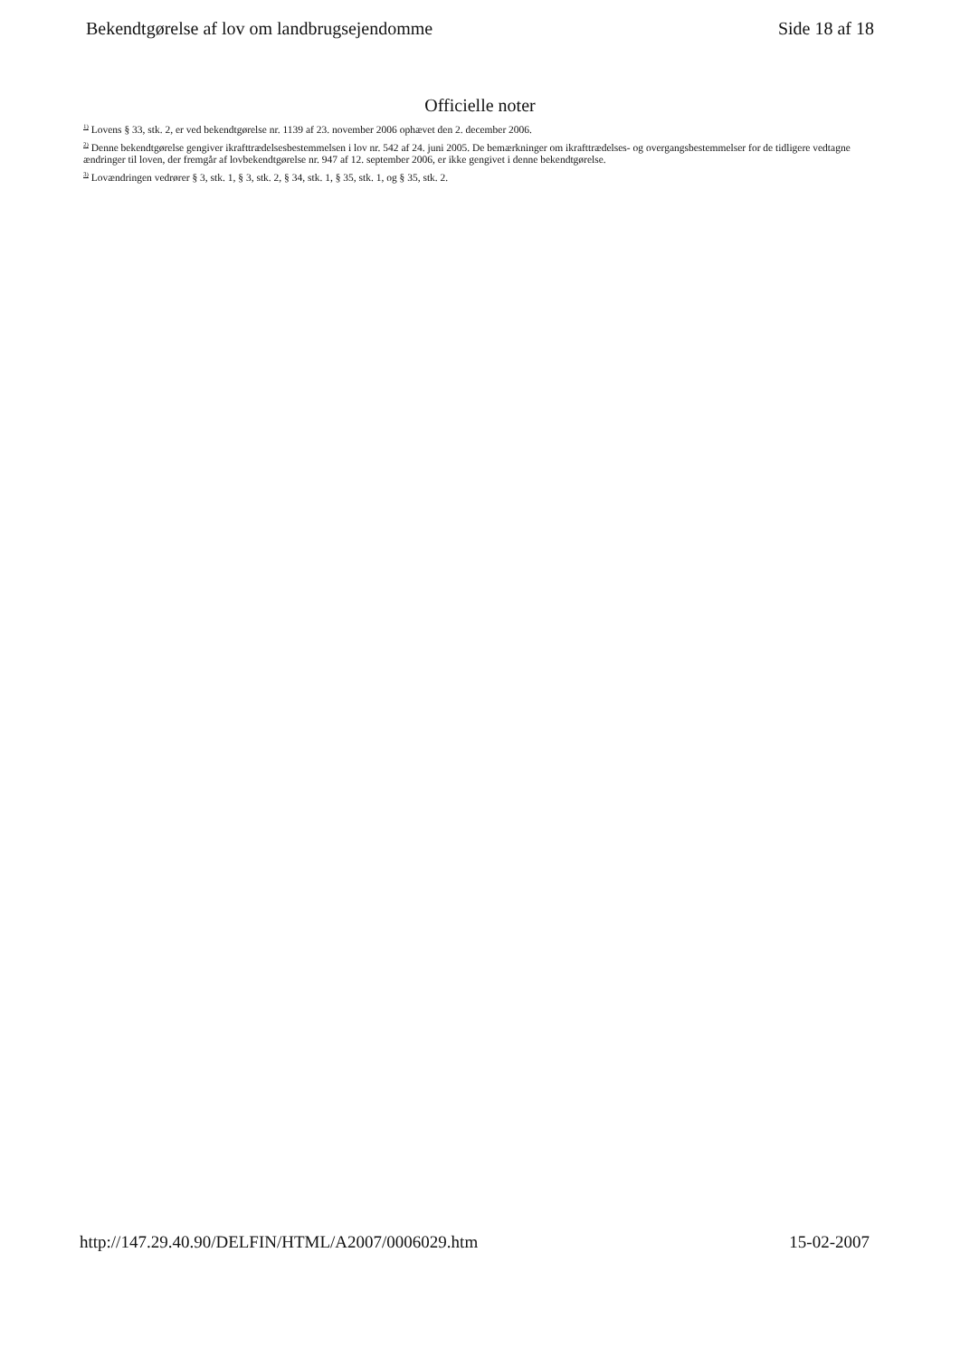Bekendtgørelse af lov om landbrugsejendomme Side 18 af 18
Officielle noter
<sup>1)</sup> Lovens § 33, stk. 2, er ved bekendtgørelse nr. 1139 af 23. november 2006 ophævet den 2. december 2006.
<sup>2)</sup> Denne bekendtgørelse gengiver ikrafttrædelsesbestemmelsen i lov nr. 542 af 24. juni 2005. De bemærkninger om ikrafttrædelses- og overgangsbestemmelser for de tidligere vedtagne ændringer til loven, der fremgår af lovbekendtgørelse nr. 947 af 12. september 2006, er ikke gengivet i denne bekendtgørelse.
<sup>3)</sup> Lovændringen vedrører § 3, stk. 1, § 3, stk. 2, § 34, stk. 1, § 35, stk. 1, og § 35, stk. 2.
http://147.29.40.90/DELFIN/HTML/A2007/0006029.htm 15-02-2007